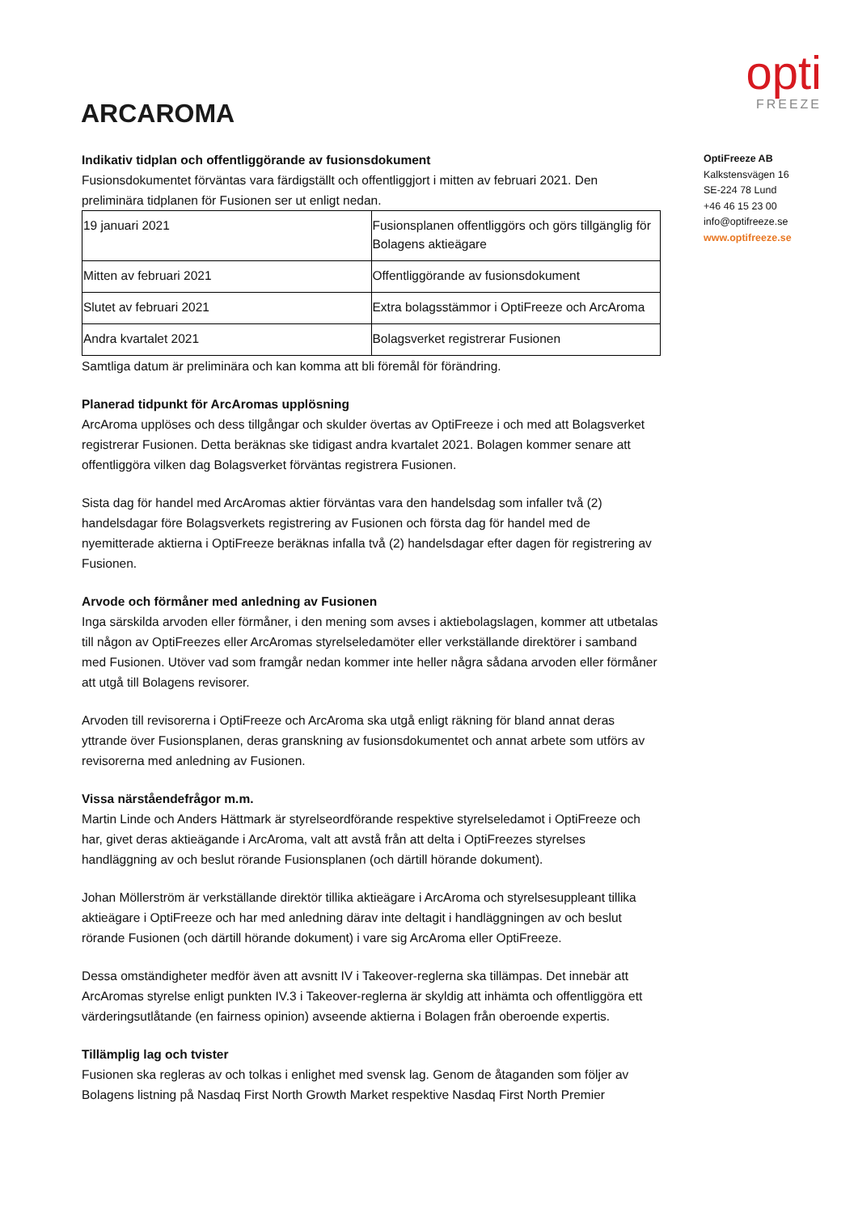ARCAROMA
opti
FREEZE
Indikativ tidplan och offentliggörande av fusionsdokument
Fusionsdokumentet förväntas vara färdigställt och offentliggjort i mitten av februari 2021. Den preliminära tidplanen för Fusionen ser ut enligt nedan.
| 19 januari 2021 | Fusionsplanen offentliggörs och görs tillgänglig för Bolagens aktieägare |
| Mitten av februari 2021 | Offentliggörande av fusionsdokument |
| Slutet av februari 2021 | Extra bolagsstämmor i OptiFreeze och ArcAroma |
| Andra kvartalet 2021 | Bolagsverket registrerar Fusionen |
Samtliga datum är preliminära och kan komma att bli föremål för förändring.
Planerad tidpunkt för ArcAromas upplösning
ArcAroma upplöses och dess tillgångar och skulder övertas av OptiFreeze i och med att Bolagsverket registrerar Fusionen. Detta beräknas ske tidigast andra kvartalet 2021. Bolagen kommer senare att offentliggöra vilken dag Bolagsverket förväntas registrera Fusionen.
Sista dag för handel med ArcAromas aktier förväntas vara den handelsdag som infaller två (2) handelsdagar före Bolagsverkets registrering av Fusionen och första dag för handel med de nyemitterade aktierna i OptiFreeze beräknas infalla två (2) handelsdagar efter dagen för registrering av Fusionen.
Arvode och förmåner med anledning av Fusionen
Inga särskilda arvoden eller förmåner, i den mening som avses i aktiebolagslagen, kommer att utbetalas till någon av OptiFreezes eller ArcAromas styrelseledamöter eller verkställande direktörer i samband med Fusionen. Utöver vad som framgår nedan kommer inte heller några sådana arvoden eller förmåner att utgå till Bolagens revisorer.
Arvoden till revisorerna i OptiFreeze och ArcAroma ska utgå enligt räkning för bland annat deras yttrande över Fusionsplanen, deras granskning av fusionsdokumentet och annat arbete som utförs av revisorerna med anledning av Fusionen.
Vissa närståendefrågor m.m.
Martin Linde och Anders Hättmark är styrelseordförande respektive styrelseledamot i OptiFreeze och har, givet deras aktieägande i ArcAroma, valt att avstå från att delta i OptiFreezes styrelses handläggning av och beslut rörande Fusionsplanen (och därtill hörande dokument).
Johan Möllerström är verkställande direktör tillika aktieägare i ArcAroma och styrelsesuppleant tillika aktieägare i OptiFreeze och har med anledning därav inte deltagit i handläggningen av och beslut rörande Fusionen (och därtill hörande dokument) i vare sig ArcAroma eller OptiFreeze.
Dessa omständigheter medför även att avsnitt IV i Takeover-reglerna ska tillämpas. Det innebär att ArcAromas styrelse enligt punkten IV.3 i Takeover-reglerna är skyldig att inhämta och offentliggöra ett värderingsutlåtande (en fairness opinion) avseende aktierna i Bolagen från oberoende expertis.
Tillämplig lag och tvister
Fusionen ska regleras av och tolkas i enlighet med svensk lag. Genom de åtaganden som följer av Bolagens listning på Nasdaq First North Growth Market respektive Nasdaq First North Premier
OptiFreeze AB
Kalkstensvägen 16
SE-224 78 Lund
+46 46 15 23 00
info@optifreeze.se
www.optifreeze.se